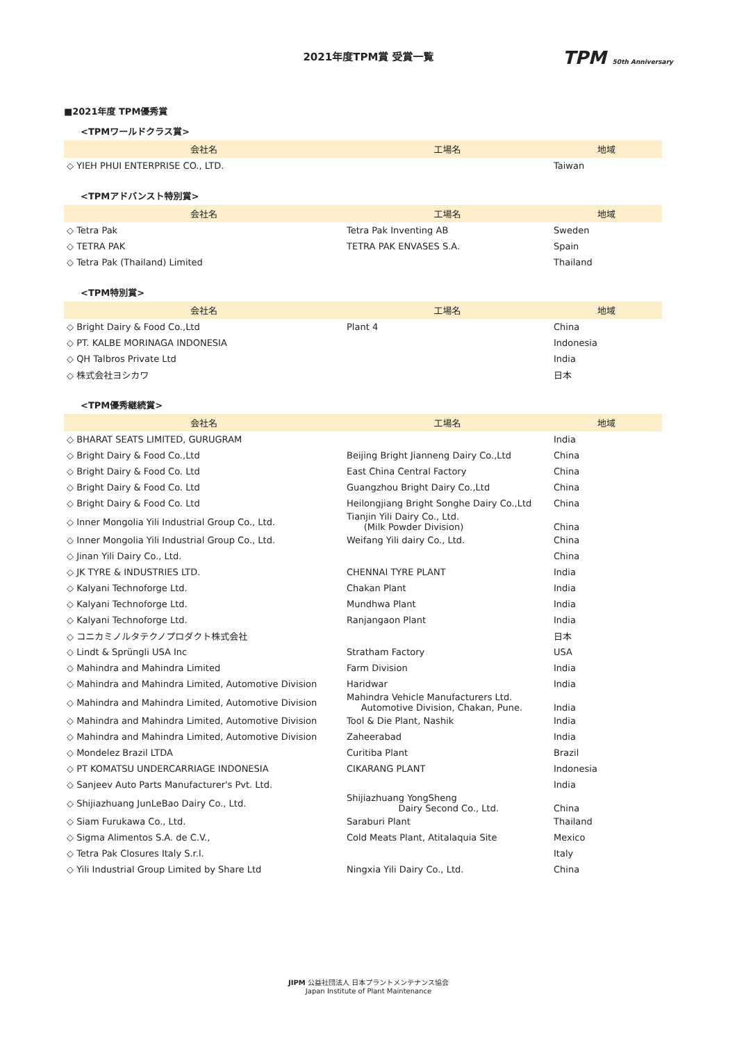2021年度TPM賞 受賞一覧
TPM 50th Anniversary
■2021年度 TPM優秀賞
<TPMワールドクラス賞>
| 会社名 | 工場名 | 地域 |
| --- | --- | --- |
| ◇ YIEH PHUI ENTERPRISE CO., LTD. | | Taiwan |
<TPMアドバンスト特別賞>
| 会社名 | 工場名 | 地域 |
| --- | --- | --- |
| ◇ Tetra Pak | Tetra Pak Inventing AB | Sweden |
| ◇ TETRA PAK | TETRA PAK ENVASES S.A. | Spain |
| ◇ Tetra Pak (Thailand) Limited | | Thailand |
<TPM特別賞>
| 会社名 | 工場名 | 地域 |
| --- | --- | --- |
| ◇ Bright Dairy & Food Co.,Ltd | Plant 4 | China |
| ◇ PT. KALBE MORINAGA INDONESIA | | Indonesia |
| ◇ QH Talbros Private Ltd | | India |
| ◇ 株式会社ヨシカワ | | 日本 |
<TPM優秀継続賞>
| 会社名 | 工場名 | 地域 |
| --- | --- | --- |
| ◇ BHARAT SEATS LIMITED, GURUGRAM | | India |
| ◇ Bright Dairy & Food Co.,Ltd | Beijing Bright Jianneng Dairy Co.,Ltd | China |
| ◇ Bright Dairy & Food Co. Ltd | East China Central Factory | China |
| ◇ Bright Dairy & Food Co. Ltd | Guangzhou Bright Dairy Co.,Ltd | China |
| ◇ Bright Dairy & Food Co. Ltd | Heilongjiang Bright Songhe Dairy Co.,Ltd | China |
| ◇ Inner Mongolia Yili Industrial Group Co., Ltd. | Tianjin Yili Dairy Co., Ltd. (Milk Powder Division) | China |
| ◇ Inner Mongolia Yili Industrial Group Co., Ltd. | Weifang Yili dairy Co., Ltd. | China |
| ◇ Jinan Yili Dairy Co., Ltd. | | China |
| ◇ JK TYRE & INDUSTRIES LTD. | CHENNAI TYRE PLANT | India |
| ◇ Kalyani Technoforge Ltd. | Chakan Plant | India |
| ◇ Kalyani Technoforge Ltd. | Mundhwa Plant | India |
| ◇ Kalyani Technoforge Ltd. | Ranjangaon Plant | India |
| ◇ コニカミノルタテクノプロダクト株式会社 | | 日本 |
| ◇ Lindt & Sprüngli USA Inc | Stratham Factory | USA |
| ◇ Mahindra and Mahindra Limited | Farm Division | India |
| ◇ Mahindra and Mahindra Limited, Automotive Division | Haridwar | India |
| ◇ Mahindra and Mahindra Limited, Automotive Division | Mahindra Vehicle Manufacturers Ltd. Automotive Division, Chakan, Pune. | India |
| ◇ Mahindra and Mahindra Limited, Automotive Division | Tool & Die Plant, Nashik | India |
| ◇ Mahindra and Mahindra Limited, Automotive Division | Zaheerabad | India |
| ◇ Mondelez Brazil LTDA | Curitiba Plant | Brazil |
| ◇ PT KOMATSU UNDERCARRIAGE INDONESIA | CIKARANG PLANT | Indonesia |
| ◇ Sanjeev Auto Parts Manufacturer's Pvt. Ltd. | | India |
| ◇ Shijiazhuang JunLeBao Dairy Co., Ltd. | Shijiazhuang YongSheng Dairy Second Co., Ltd. | China |
| ◇ Siam Furukawa Co., Ltd. | Saraburi Plant | Thailand |
| ◇ Sigma Alimentos S.A. de C.V., | Cold Meats Plant, Atitalaquia Site | Mexico |
| ◇ Tetra Pak Closures Italy S.r.l. | | Italy |
| ◇ Yili Industrial Group Limited by Share Ltd | Ningxia Yili Dairy Co., Ltd. | China |
JIPM 公益社団法人 日本プラントメンテナンス協会
Japan Institute of Plant Maintenance